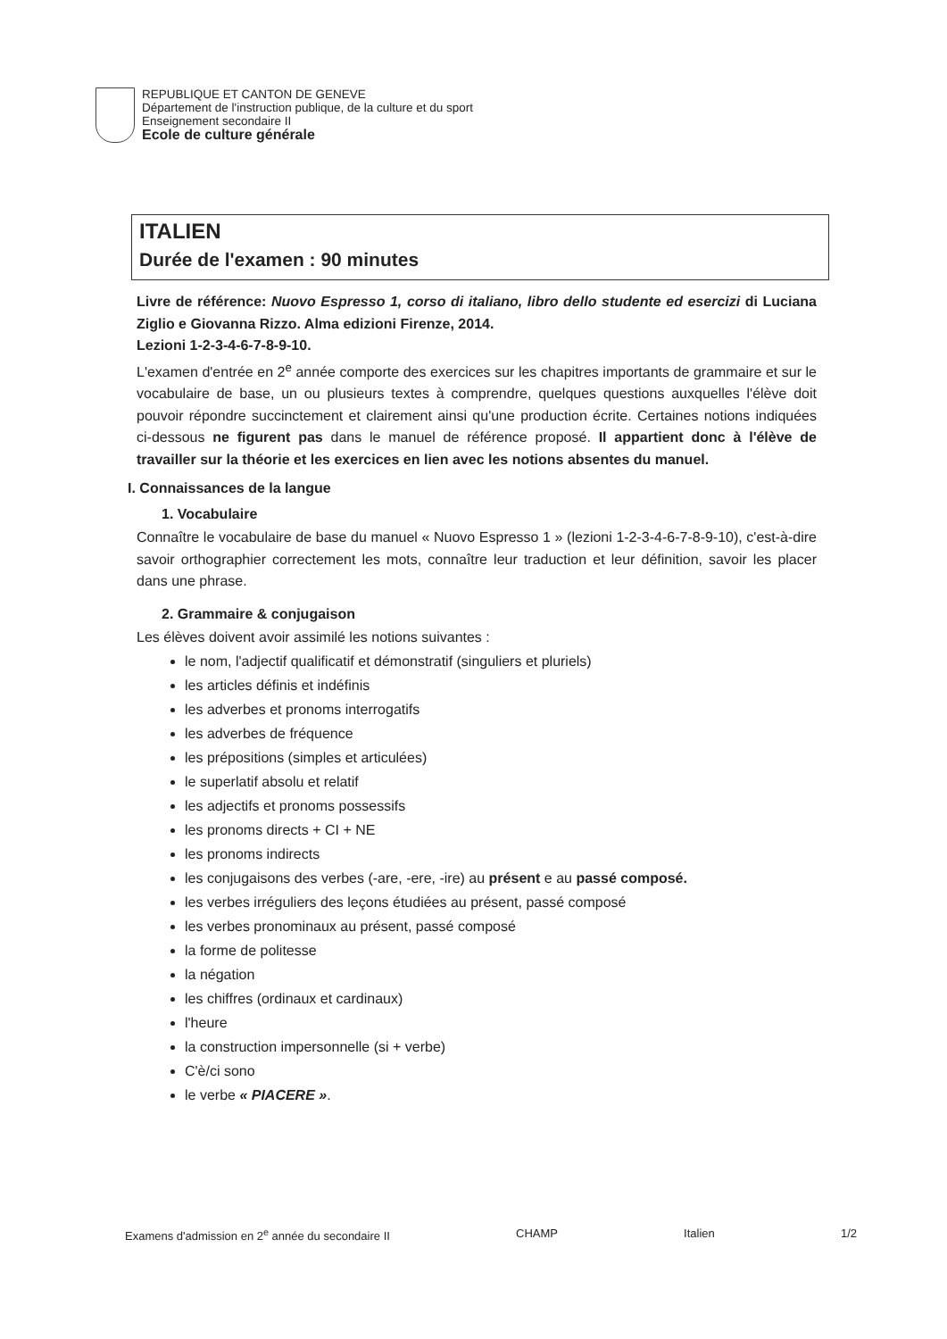REPUBLIQUE ET CANTON DE GENEVE
Département de l'instruction publique, de la culture et du sport
Enseignement secondaire II
Ecole de culture générale
ITALIEN
Durée de l'examen : 90 minutes
Livre de référence: Nuovo Espresso 1, corso di italiano, libro dello studente ed esercizi di Luciana Ziglio e Giovanna Rizzo. Alma edizioni Firenze, 2014.
Lezioni 1-2-3-4-6-7-8-9-10.
L'examen d'entrée en 2<sup>e</sup> année comporte des exercices sur les chapitres importants de grammaire et sur le vocabulaire de base, un ou plusieurs textes à comprendre, quelques questions auxquelles l'élève doit pouvoir répondre succinctement et clairement ainsi qu'une production écrite. Certaines notions indiquées ci-dessous ne figurent pas dans le manuel de référence proposé. Il appartient donc à l'élève de travailler sur la théorie et les exercices en lien avec les notions absentes du manuel.
I. Connaissances de la langue
1. Vocabulaire
Connaître le vocabulaire de base du manuel « Nuovo Espresso 1 » (lezioni 1-2-3-4-6-7-8-9-10), c'est-à-dire savoir orthographier correctement les mots, connaître leur traduction et leur définition, savoir les placer dans une phrase.
2. Grammaire & conjugaison
Les élèves doivent avoir assimilé les notions suivantes :
le nom, l'adjectif qualificatif et démonstratif (singuliers et pluriels)
les articles définis et indéfinis
les adverbes et pronoms interrogatifs
les adverbes de fréquence
les prépositions (simples et articulées)
le superlatif absolu et relatif
les adjectifs et pronoms possessifs
les pronoms directs + CI + NE
les pronoms indirects
les conjugaisons des verbes (-are, -ere, -ire) au présent e au passé composé.
les verbes irréguliers des leçons étudiées au présent, passé composé
les verbes pronominaux au présent, passé composé
la forme de politesse
la négation
les chiffres (ordinaux et cardinaux)
l'heure
la construction impersonnelle (si + verbe)
C'è/ci sono
le verbe « PIACERE ».
Examens d'admission en 2<sup>e</sup> année du secondaire II CHAMP Italien 1/2